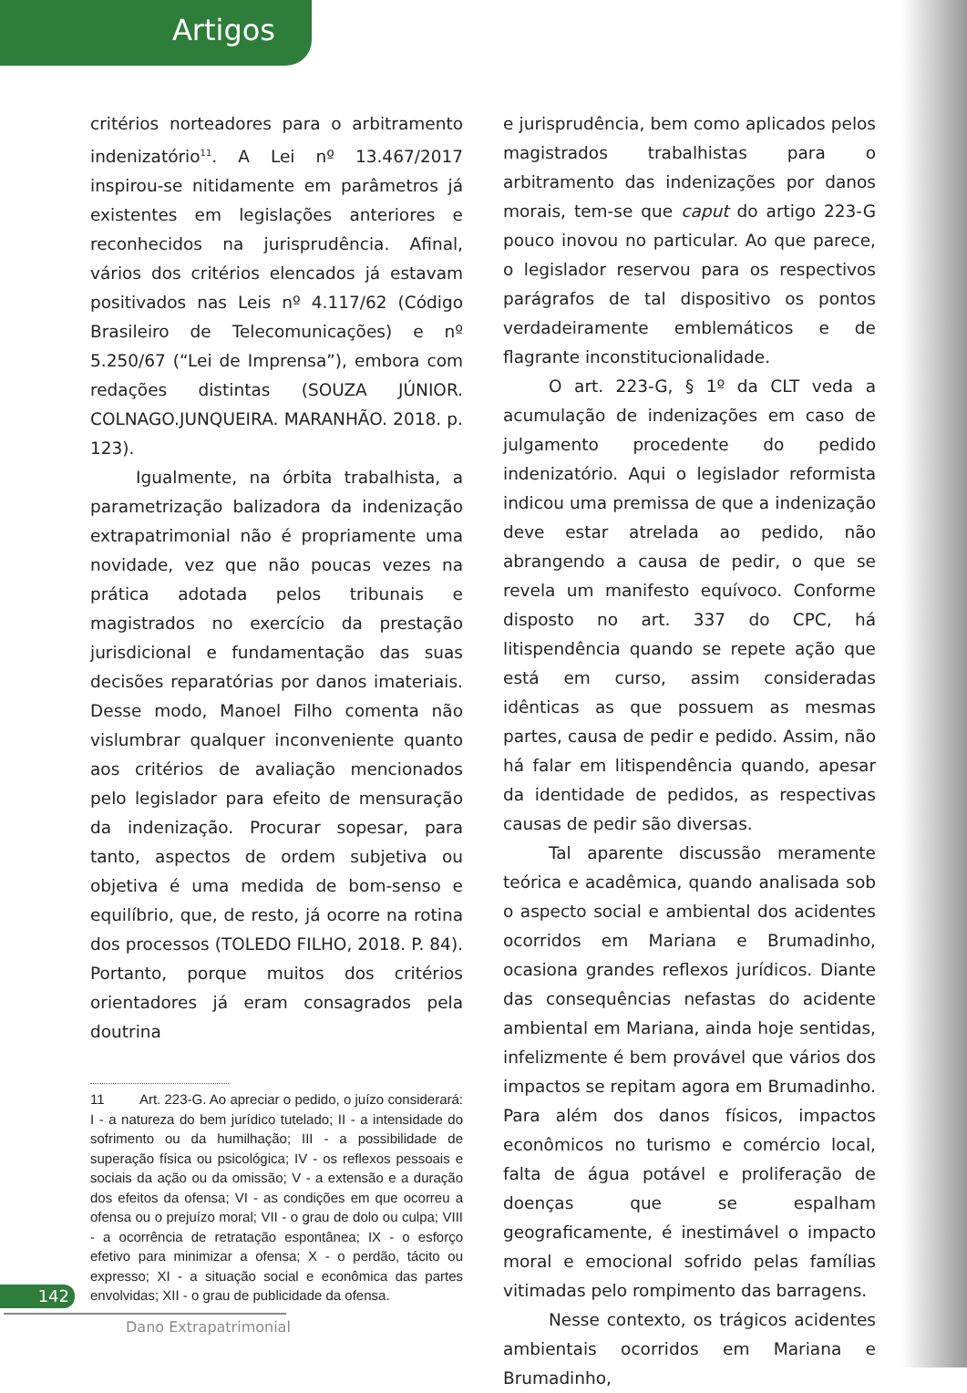Artigos
critérios norteadores para o arbitramento indenizatório<sup>11</sup>. A Lei nº 13.467/2017 inspirou-se nitidamente em parâmetros já existentes em legislações anteriores e reconhecidos na jurisprudência. Afinal, vários dos critérios elencados já estavam positivados nas Leis nº 4.117/62 (Código Brasileiro de Telecomunicações) e nº 5.250/67 (“Lei de Imprensa”), embora com redações distintas (SOUZA JÚNIOR. COLNAGO.JUNQUEIRA. MARANHÃO. 2018. p. 123).
Igualmente, na órbita trabalhista, a parametrização balizadora da indenização extrapatrimonial não é propriamente uma novidade, vez que não poucas vezes na prática adotada pelos tribunais e magistrados no exercício da prestação jurisdicional e fundamentação das suas decisões reparatórias por danos imateriais. Desse modo, Manoel Filho comenta não vislumbrar qualquer inconveniente quanto aos critérios de avaliação mencionados pelo legislador para efeito de mensuração da indenização. Procurar sopesar, para tanto, aspectos de ordem subjetiva ou objetiva é uma medida de bom-senso e equilíbrio, que, de resto, já ocorre na rotina dos processos (TOLEDO FILHO, 2018. P. 84). Portanto, porque muitos dos critérios orientadores já eram consagrados pela doutrina
11 Art. 223-G. Ao apreciar o pedido, o juízo considerará: I - a natureza do bem jurídico tutelado; II - a intensidade do sofrimento ou da humilhação; III - a possibilidade de superação física ou psicológica; IV - os reflexos pessoais e sociais da ação ou da omissão; V - a extensão e a duração dos efeitos da ofensa; VI - as condições em que ocorreu a ofensa ou o prejuízo moral; VII - o grau de dolo ou culpa; VIII - a ocorrência de retratação espontânea; IX - o esforço efetivo para minimizar a ofensa; X - o perdão, tácito ou expresso; XI - a situação social e econômica das partes envolvidas; XII - o grau de publicidade da ofensa.
e jurisprudência, bem como aplicados pelos magistrados trabalhistas para o arbitramento das indenizações por danos morais, tem-se que caput do artigo 223-G pouco inovou no particular. Ao que parece, o legislador reservou para os respectivos parágrafos de tal dispositivo os pontos verdadeiramente emblemáticos e de flagrante inconstitucionalidade.
O art. 223-G, § 1º da CLT veda a acumulação de indenizações em caso de julgamento procedente do pedido indenizatório. Aqui o legislador reformista indicou uma premissa de que a indenização deve estar atrelada ao pedido, não abrangendo a causa de pedir, o que se revela um manifesto equívoco. Conforme disposto no art. 337 do CPC, há litispendência quando se repete ação que está em curso, assim consideradas idênticas as que possuem as mesmas partes, causa de pedir e pedido. Assim, não há falar em litispendência quando, apesar da identidade de pedidos, as respectivas causas de pedir são diversas.
Tal aparente discussão meramente teórica e acadêmica, quando analisada sob o aspecto social e ambiental dos acidentes ocorridos em Mariana e Brumadinho, ocasiona grandes reflexos jurídicos. Diante das consequências nefastas do acidente ambiental em Mariana, ainda hoje sentidas, infelizmente é bem provável que vários dos impactos se repitam agora em Brumadinho. Para além dos danos físicos, impactos econômicos no turismo e comércio local, falta de água potável e proliferação de doenças que se espalham geograficamente, é inestimável o impacto moral e emocional sofrido pelas famílias vitimadas pelo rompimento das barragens.
Nesse contexto, os trágicos acidentes ambientais ocorridos em Mariana e Brumadinho,
142
Dano Extrapatrimonial